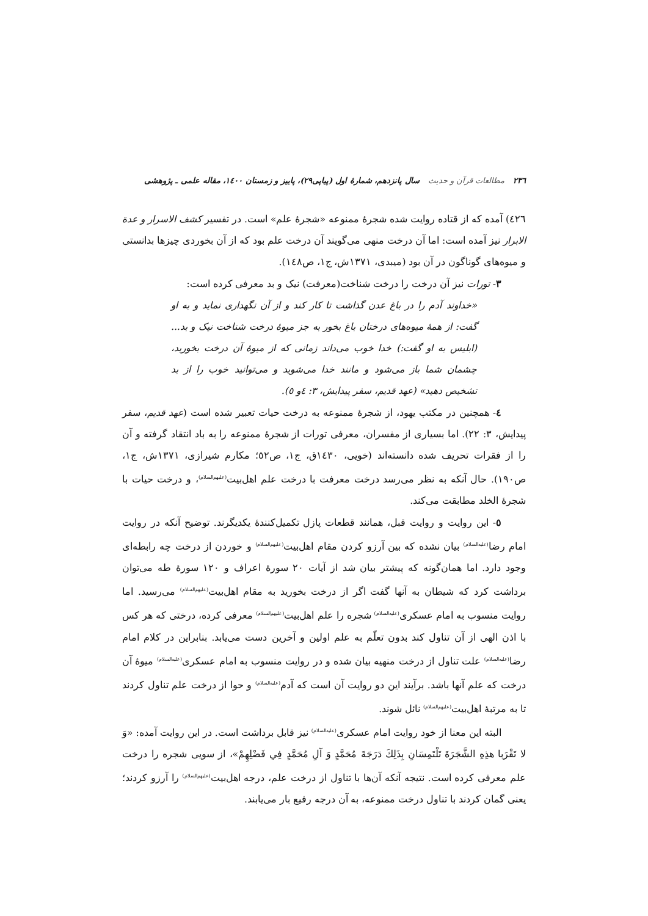۲۳٦ مطالعات قرآن و حدیث سال پانزدهم، شمارهٔ اول (پیاپی۲۹)، پاییز و زمستان ۱٤۰۰، مقاله علمی ـ پژوهشی
٤٢٦) آمده که از قتاده روایت شده شجرهٔ ممنوعه «شجرهٔ علم» است. در تفسیر کشف الاسرار و عدة الابرار نیز آمده است: اما آن درخت منهی می‌گویند آن درخت علم بود که از آن بخوردی چیزها بدانستی و میوه‌های گوناگون در آن بود (میبدی، ۱۳۷۱ش، ج۱، ص١٤٨).
۳- تورات نیز آن درخت را درخت شناخت(معرفت) نیک و بد معرفی کرده است:
«خداوند آدم را در باغ عدن گذاشت تا کار کند و از آن نگهداری نماید و به او گفت: از همهٔ میوه‌های درختان باغ بخور به جز میوهٔ درخت شناخت نیک و بد... (ابلیس به او گفت:) خدا خوب می‌داند زمانی که از میوهٔ آن درخت بخورید، چشمان شما باز می‌شود و مانند خدا می‌شوید و می‌توانید خوب را از بد تشخیص دهید» (عهد قدیم، سفر پیدایش، ۳: ٤و ٥).
٤- همچنین در مکتب یهود، از شجرهٔ ممنوعه به درخت حیات تعبیر شده است (عهد قدیم، سفر پیدایش، ۳: ۲۲). اما بسیاری از مفسران، معرفی تورات از شجرهٔ ممنوعه را به باد انتقاد گرفته و آن را از فقرات تحریف شده دانسته‌اند (خویی، ١٤٣٠ق، ج۱، ص٥٢؛ مکارم شیرازی، ۱۳۷۱ش، ج۱، ص۱۹۰). حال آنکه به نظر می‌رسد درخت معرفت با درخت علم اهل‌بیت<sup>(علیهم‌السلام)</sup>، و درخت حیات با شجرهٔ الخلد مطابقت می‌کند.
٥- این روایت و روایت قبل، همانند قطعات پازل تکمیل‌کنندهٔ یکدیگرند. توضیح آنکه در روایت امام رضا<sup>(علیه‌السلام)</sup> بیان نشده که بین آرزو کردن مقام اهل‌بیت<sup>(علیهم‌السلام)</sup> و خوردن از درخت چه رابطه‌ای وجود دارد. اما همان‌گونه که پیشتر بیان شد از آیات ۲۰ سورهٔ اعراف و ۱۲۰ سورهٔ طه می‌توان برداشت کرد که شیطان به آنها گفت اگر از درخت بخورید به مقام اهل‌بیت<sup>(علیهم‌السلام)</sup> می‌رسید. اما روایت منسوب به امام عسکری<sup>(علیه‌السلام)</sup> شجره را علم اهل‌بیت<sup>(علیهم‌السلام)</sup> معرفی کرده، درختی که هر کس با اذن الهی از آن تناول کند بدون تعلّم به علم اولین و آخرین دست می‌یابد. بنابراین در کلام امام رضا<sup>(علیه‌السلام)</sup> علت تناول از درخت منهیه بیان شده و در روایت منسوب به امام عسکری<sup>(علیه‌السلام)</sup> میوهٔ آن درخت که علم آنها باشد. برآیند این دو روایت آن است که آدم<sup>(علیه‌السلام)</sup> و حوا از درخت علم تناول کردند تا به مرتبهٔ اهل‌بیت<sup>(علیهم‌السلام)</sup> نائل شوند.
البته این معنا از خود روایت امام عسکری<sup>(علیه‌السلام)</sup> نیز قابل برداشت است. در این روایت آمده: «وَ لا تَقْرَبا هذِهِ الشَّجَرَةَ تَلْتَمِسَانِ بِذَلِكَ دَرَجَةَ مُحَمَّدٍ وَ آلِ مُحَمَّدٍ فِي فَضْلِهِمْ»، از سویی شجره را درخت علم معرفی کرده است. نتیجه آنکه آن‌ها با تناول از درخت علم، درجه اهل‌بیت<sup>(علیهم‌السلام)</sup> را آرزو کردند؛ یعنی گمان کردند با تناول درخت ممنوعه، به آن درجه رفیع بار می‌یابند.